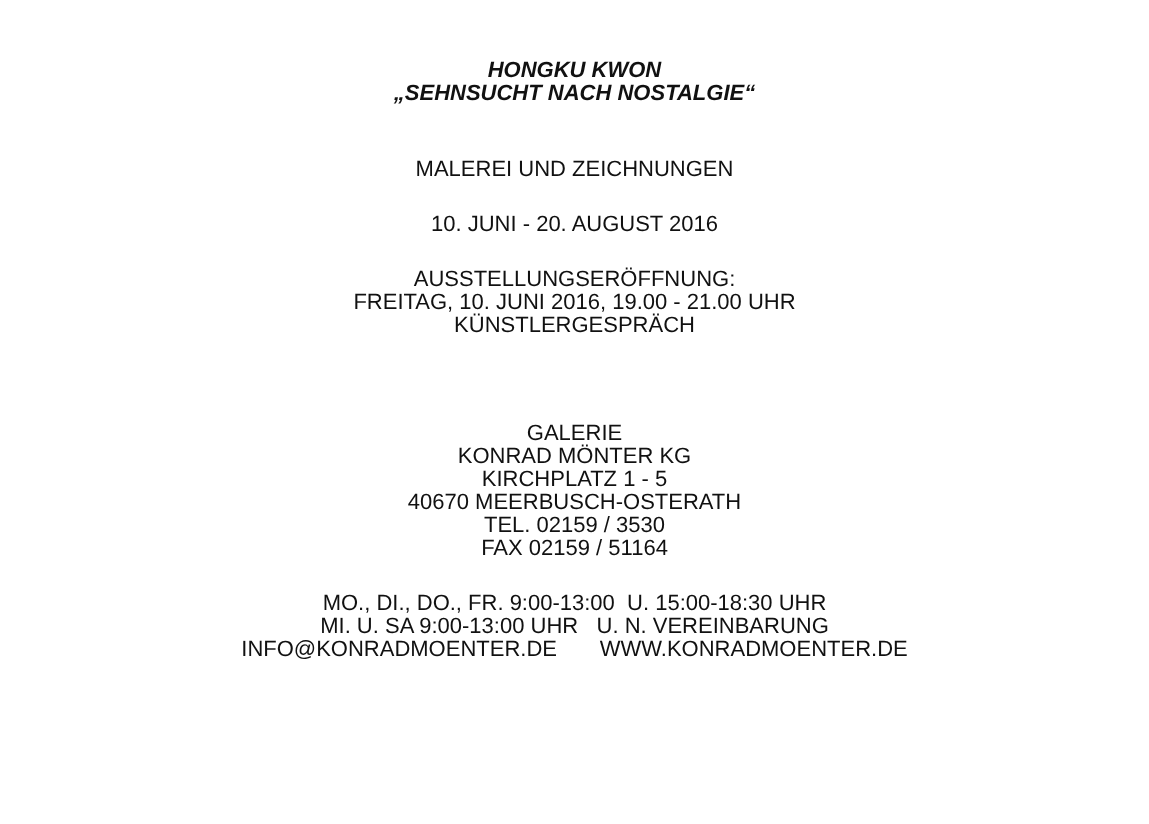HONGKU KWON
„SEHNSUCHT NACH NOSTALGIE“
MALEREI UND ZEICHNUNGEN
10. JUNI - 20. AUGUST 2016
AUSSTELLUNGSERÖFFNUNG:
FREITAG, 10. JUNI 2016, 19.00 - 21.00 UHR
KÜNSTLERGESPRÄCH
GALERIE
KONRAD MÖNTER KG
KIRCHPLATZ 1 - 5
40670 MEERBUSCH-OSTERATH
TEL. 02159 / 3530
FAX 02159 / 51164
MO., DI., DO., FR. 9:00-13:00 U. 15:00-18:30 UHR
MI. U. SA 9:00-13:00 UHR U. N. VEREINBARUNG
INFO@KONRADMOENTER.DE WWW.KONRADMOENTER.DE